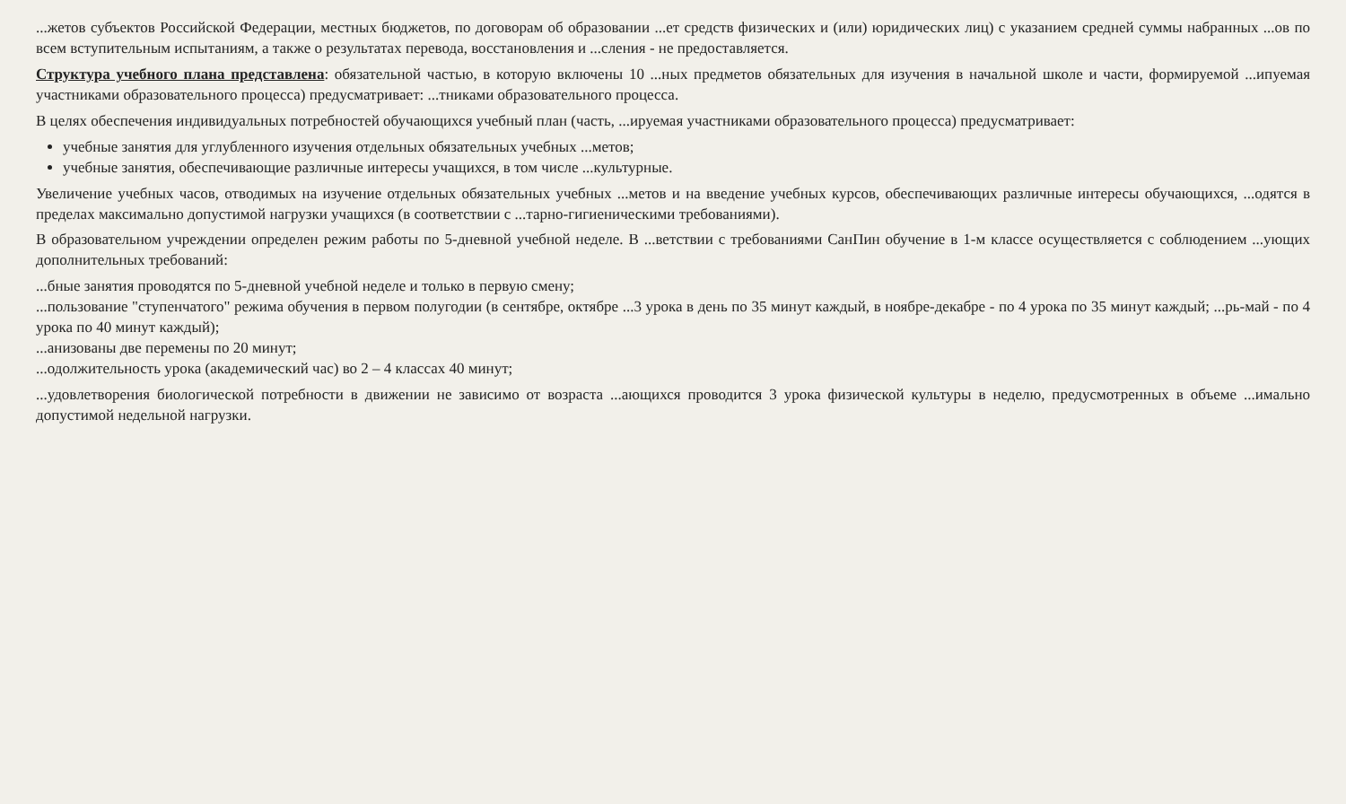...жетов субъектов Российской Федерации, местных бюджетов, по договорам об образовании ...ет средств физических и (или) юридических лиц) с указанием средней суммы набранных ...ов по всем вступительным испытаниям, а также о результатах перевода, восстановления и ...сления - не предоставляется.
Структура учебного плана представлена: обязательной частью, в которую включены 10 ...ных предметов обязательных для изучения в начальной школе и части, формируемой ...ипуемая участниками образовательного процесса) предусматривает: ...тниками образовательного процесса.
В целях обеспечения индивидуальных потребностей обучающихся учебный план (часть, ...ируемая участниками образовательного процесса) предусматривает:
учебные занятия для углубленного изучения отдельных обязательных учебных ...метов;
учебные занятия, обеспечивающие различные интересы учащихся, в том числе ...культурные.
Увеличение учебных часов, отводимых на изучение отдельных обязательных учебных ...метов и на введение учебных курсов, обеспечивающих различные интересы обучающихся, ...одятся в пределах максимально допустимой нагрузки учащихся (в соответствии с ...тарно-гигиеническими требованиями).
В образовательном учреждении определен режим работы по 5-дневной учебной неделе. В ...ветствии с требованиями СанПин обучение в 1-м классе осуществляется с соблюдением ...ующих дополнительных требований:
...бные занятия проводятся по 5-дневной учебной неделе и только в первую смену;
...пользование "ступенчатого" режима обучения в первом полугодии (в сентябре, октябре ...3 урока в день по 35 минут каждый, в ноябре-декабре - по 4 урока по 35 минут каждый; ...рь-май - по 4 урока по 40 минут каждый);
...анизованы две перемены по 20 минут;
...одолжительность урока (академический час) во 2 – 4 классах 40 минут;
...удовлетворения биологической потребности в движении не зависимо от возраста ...ающихся проводится 3 урока физической культуры в неделю, предусмотренных в объеме ...имально допустимой недельной нагрузки.